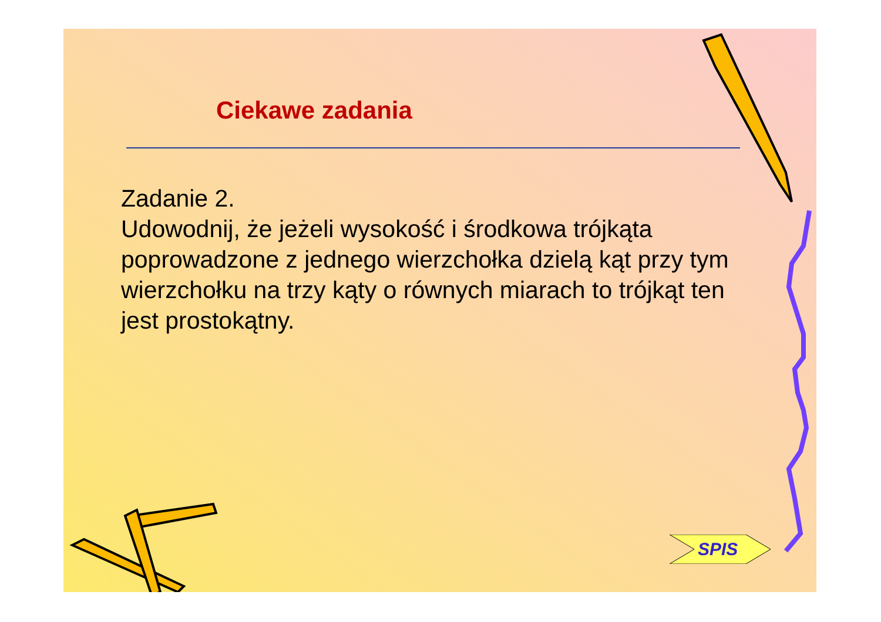Ciekawe zadania
Zadanie 2.
Udowodnij, że jeżeli wysokość i środkowa trójkąta poprowadzone z jednego wierzchołka dzielą kąt przy tym wierzchołku na trzy kąty o równych miarach to trójkąt ten jest prostokątny.
SPIS